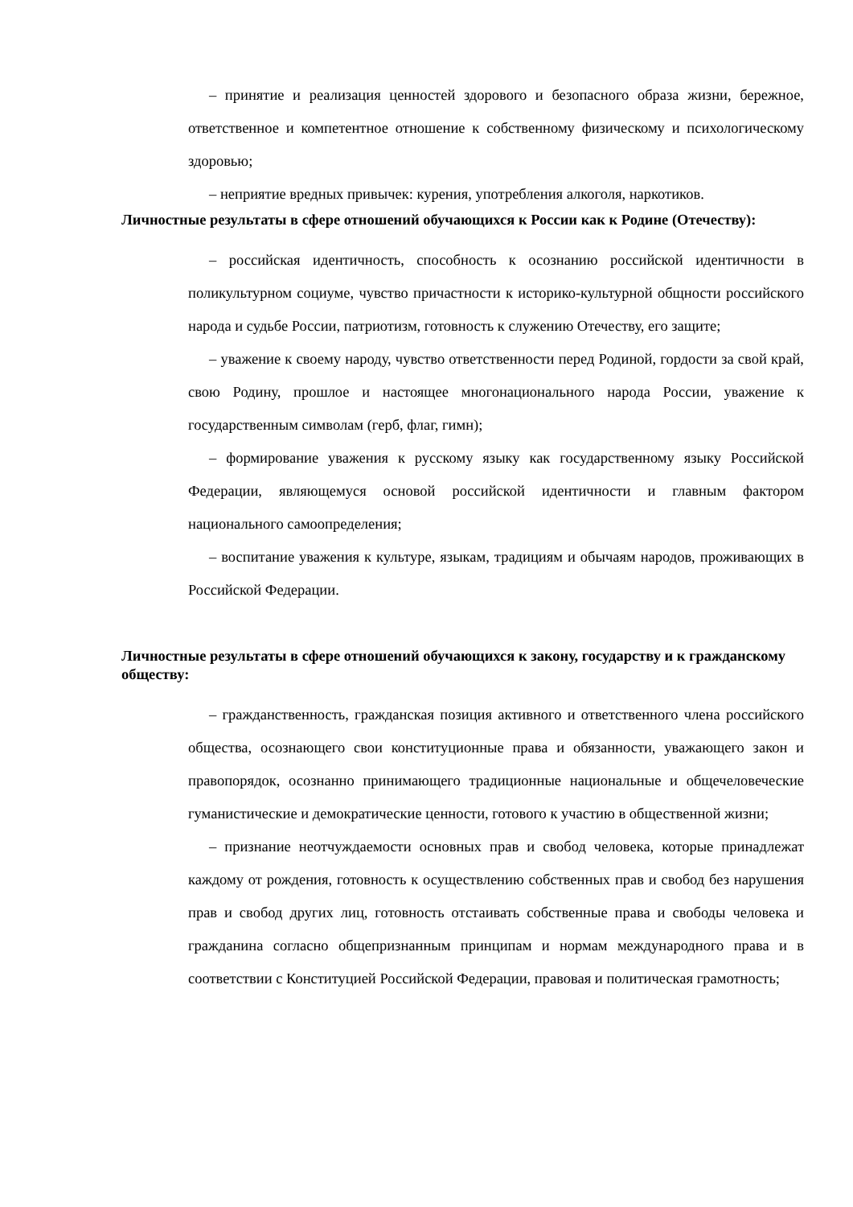– принятие и реализация ценностей здорового и безопасного образа жизни, бережное, ответственное и компетентное отношение к собственному физическому и психологическому здоровью;
– неприятие вредных привычек: курения, употребления алкоголя, наркотиков.
Личностные результаты в сфере отношений обучающихся к России как к Родине (Отечеству):
– российская идентичность, способность к осознанию российской идентичности в поликультурном социуме, чувство причастности к историко-культурной общности российского народа и судьбе России, патриотизм, готовность к служению Отечеству, его защите;
– уважение к своему народу, чувство ответственности перед Родиной, гордости за свой край, свою Родину, прошлое и настоящее многонационального народа России, уважение к государственным символам (герб, флаг, гимн);
– формирование уважения к русскому языку как государственному языку Российской Федерации, являющемуся основой российской идентичности и главным фактором национального самоопределения;
– воспитание уважения к культуре, языкам, традициям и обычаям народов, проживающих в Российской Федерации.
Личностные результаты в сфере отношений обучающихся к закону, государству и к гражданскому обществу:
– гражданственность, гражданская позиция активного и ответственного члена российского общества, осознающего свои конституционные права и обязанности, уважающего закон и правопорядок, осознанно принимающего традиционные национальные и общечеловеческие гуманистические и демократические ценности, готового к участию в общественной жизни;
– признание неотчуждаемости основных прав и свобод человека, которые принадлежат каждому от рождения, готовность к осуществлению собственных прав и свобод без нарушения прав и свобод других лиц, готовность отстаивать собственные права и свободы человека и гражданина согласно общепризнанным принципам и нормам международного права и в соответствии с Конституцией Российской Федерации, правовая и политическая грамотность;